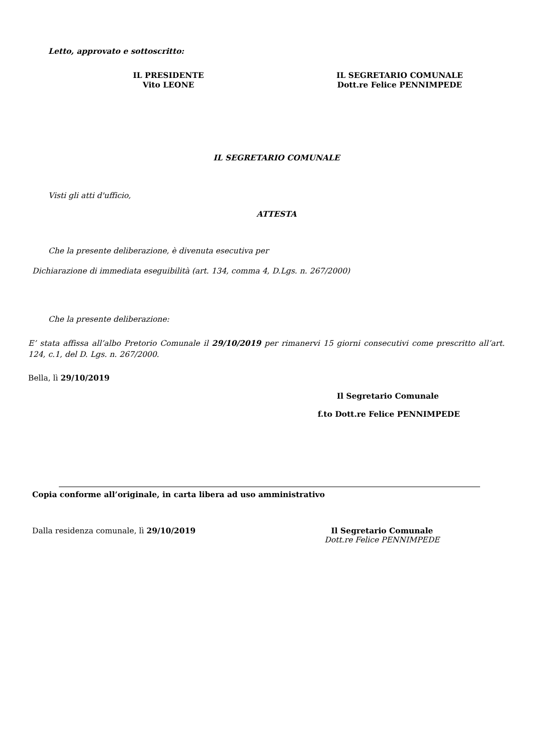Letto, approvato e sottoscritto:
IL PRESIDENTE
Vito LEONE
IL SEGRETARIO COMUNALE
Dott.re Felice PENNIMPEDE
IL SEGRETARIO COMUNALE
Visti gli atti d'ufficio,
ATTESTA
Che la presente deliberazione, è divenuta esecutiva per
Dichiarazione di immediata eseguibilità (art. 134, comma 4, D.Lgs. n. 267/2000)
Che la presente deliberazione:
E’ stata affissa all’albo Pretorio Comunale il 29/10/2019 per rimanervi 15 giorni consecutivi come prescritto all’art. 124, c.1, del D. Lgs. n. 267/2000.
Bella, lì 29/10/2019
Il Segretario Comunale
f.to Dott.re Felice PENNIMPEDE
Copia conforme all’originale, in carta libera ad uso amministrativo
Dalla residenza comunale, lì 29/10/2019
Il Segretario Comunale
Dott.re Felice PENNIMPEDE